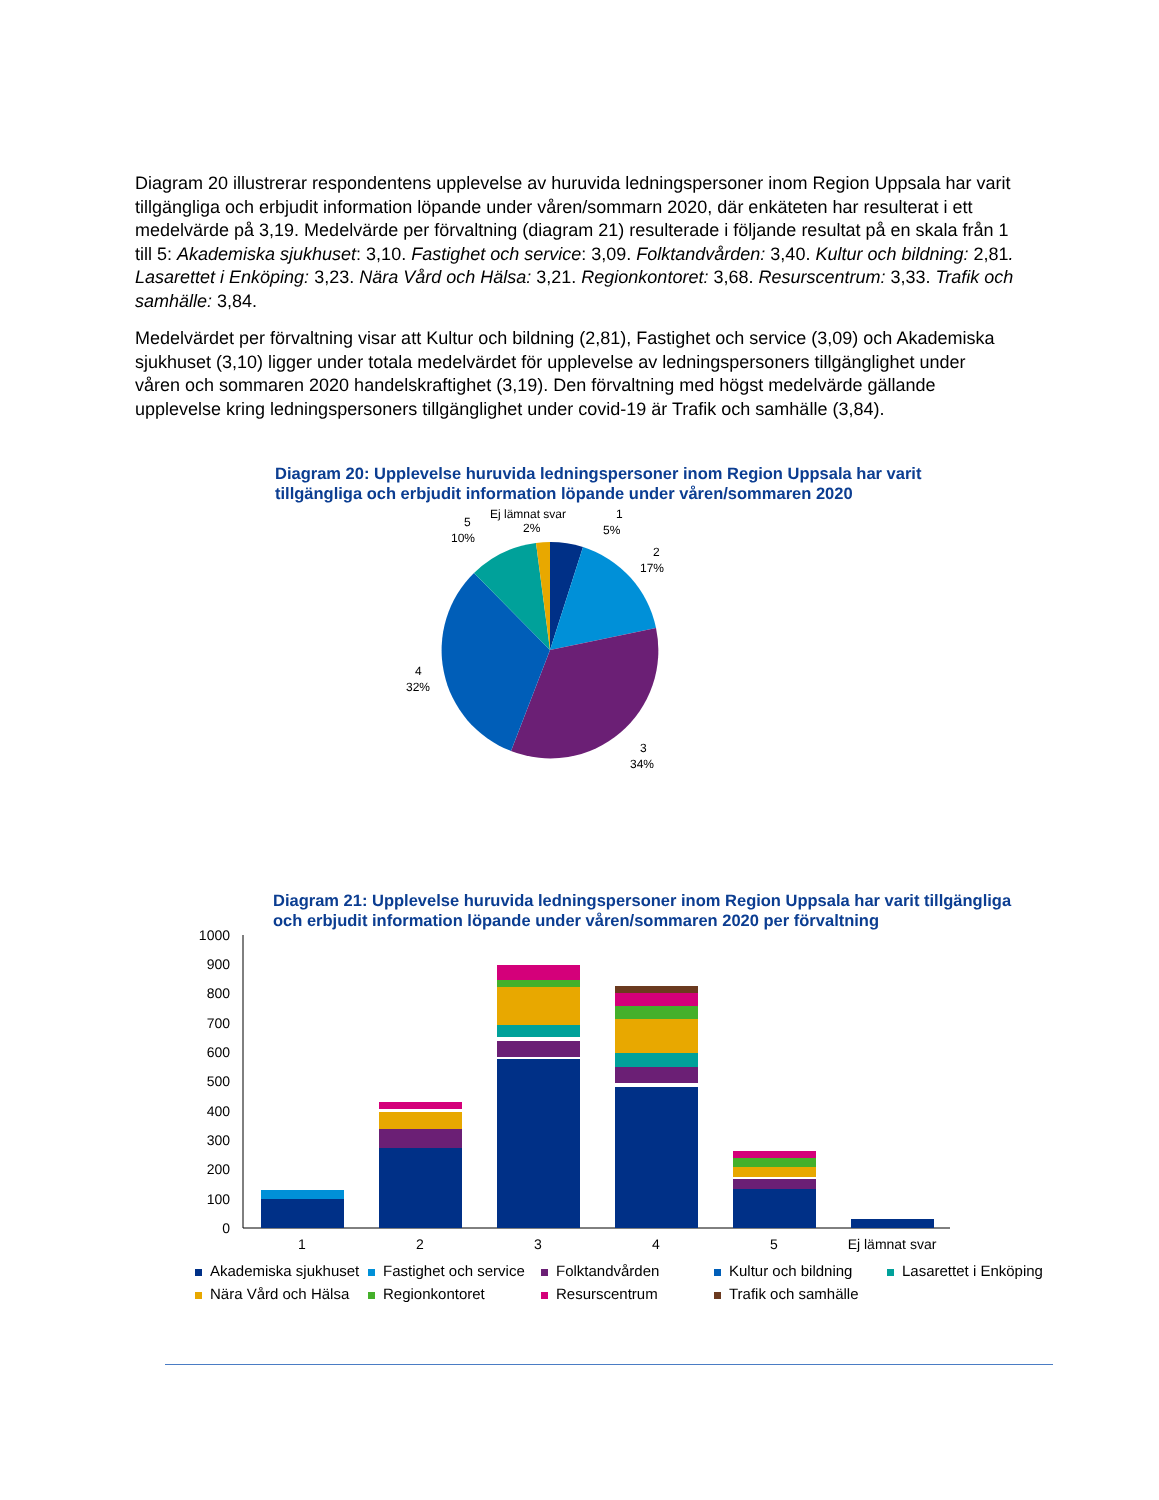Diagram 20 illustrerar respondentens upplevelse av huruvida ledningspersoner inom Region Uppsala har varit tillgängliga och erbjudit information löpande under våren/sommarn 2020, där enkäteten har resulterat i ett medelvärde på 3,19. Medelvärde per förvaltning (diagram 21) resulterade i följande resultat på en skala från 1 till 5: Akademiska sjukhuset: 3,10. Fastighet och service: 3,09. Folktandvården: 3,40. Kultur och bildning: 2,81. Lasarettet i Enköping: 3,23. Nära Vård och Hälsa: 3,21. Regionkontoret: 3,68. Resurscentrum: 3,33. Trafik och samhälle: 3,84.
Medelvärdet per förvaltning visar att Kultur och bildning (2,81), Fastighet och service (3,09) och Akademiska sjukhuset (3,10) ligger under totala medelvärdet för upplevelse av ledningspersoners tillgänglighet under våren och sommaren 2020 handelskraftighet (3,19). Den förvaltning med högst medelvärde gällande upplevelse kring ledningspersoners tillgänglighet under covid-19 är Trafik och samhälle (3,84).
Diagram 20: Upplevelse huruvida ledningspersoner inom Region Uppsala har varit tillgängliga och erbjudit information löpande under våren/sommaren 2020
Ej lämnat svar
2%
1
5%
5
10%
2
17%
4
32%
3
34%
Diagram 21: Upplevelse huruvida ledningspersoner inom Region Uppsala har varit tillgängliga och erbjudit information löpande under våren/sommaren 2020 per förvaltning
1000
900
800
700
600
500
400
300
200
100
0
1
2
3
4
5
Ej lämnat svar
Akademiska sjukhuset Fastighet och service Folktandvården Kultur och bildning Lasarettet i Enköping Nära Vård och Hälsa Regionkontoret Resurscentrum Trafik och samhälle